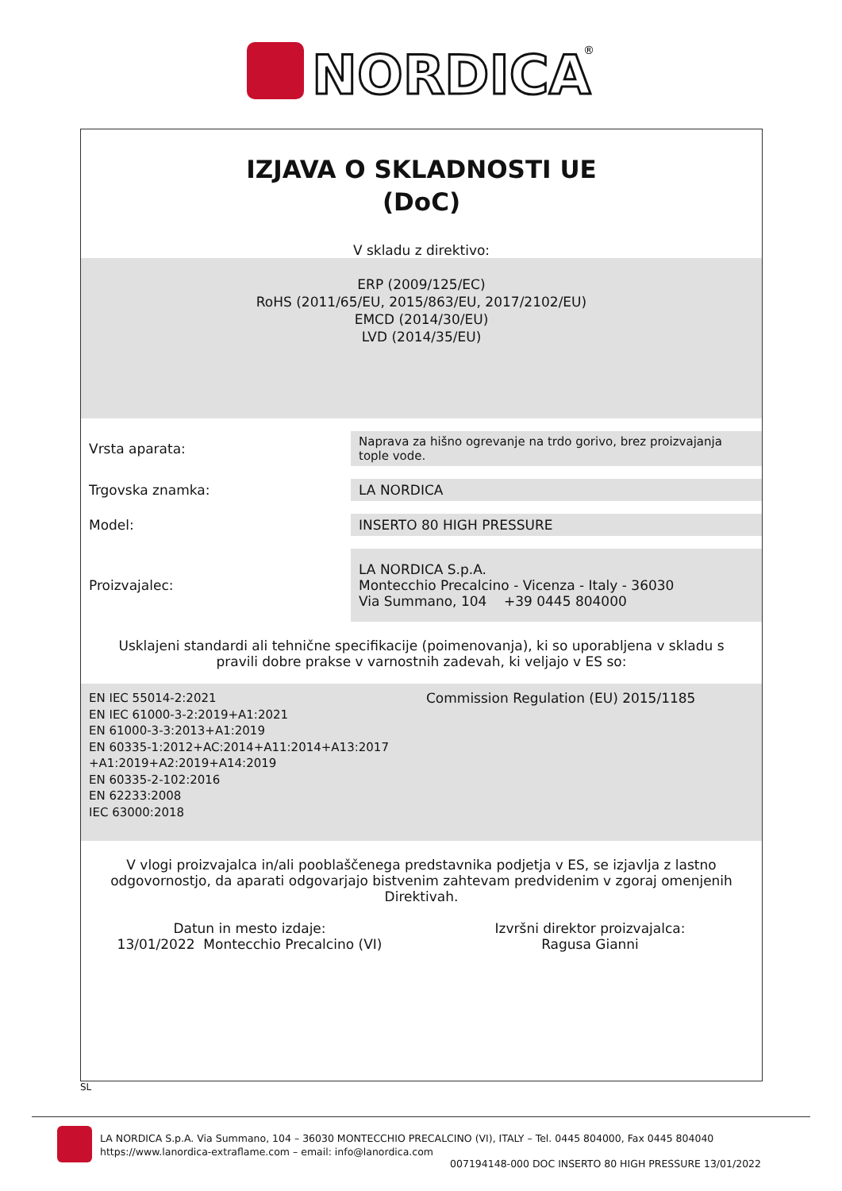NORDICA
®
IZJAVA O SKLADNOSTI UE
(DoC)
V skladu z direktivo:
ERP (2009/125/EC)
RoHS (2011/65/EU, 2015/863/EU, 2017/2102/EU)
EMCD (2014/30/EU)
LVD (2014/35/EU)
| Vrsta aparata: | Naprava za hišno ogrevanje na trdo gorivo, brez proizvajanja tople vode. |
| Trgovska znamka: | LA NORDICA |
| Model: | INSERTO 80 HIGH PRESSURE |
| Proizvajalec: | LA NORDICA S.p.A. Montecchio Precalcino - Vicenza - Italy - 36030 Via Summano, 104 +39 0445 804000 |
Usklajeni standardi ali tehnične specifikacije (poimenovanja), ki so uporabljena v skladu s pravili dobre prakse v varnostnih zadevah, ki veljajo v ES so:
EN IEC 55014-2:2021
EN IEC 61000-3-2:2019+A1:2021
EN 61000-3-3:2013+A1:2019
EN 60335-1:2012+AC:2014+A11:2014+A13:2017
+A1:2019+A2:2019+A14:2019
EN 60335-2-102:2016
EN 62233:2008
IEC 63000:2018
Commission Regulation (EU) 2015/1185
V vlogi proizvajalca in/ali pooblaščenega predstavnika podjetja v ES, se izjavlja z lastno odgovornostjo, da aparati odgovarjajo bistvenim zahtevam predvidenim v zgoraj omenjenih Direktivah.
Datun in mesto izdaje:
13/01/2022 Montecchio Precalcino (VI)
Izvršni direktor proizvajalca:
Ragusa Gianni
SL
LA NORDICA S.p.A. Via Summano, 104 – 36030 MONTECCHIO PRECALCINO (VI), ITALY – Tel. 0445 804000, Fax 0445 804040
https://www.lanordica-extraflame.com – email: info@lanordica.com
007194148-000 DOC INSERTO 80 HIGH PRESSURE 13/01/2022